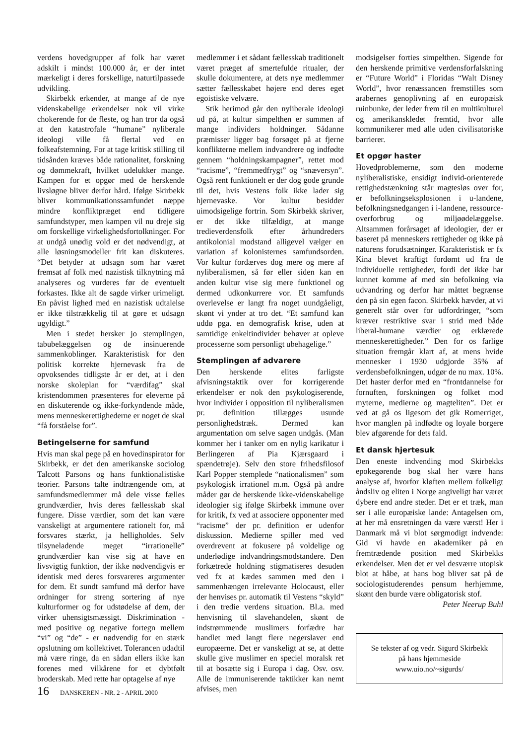verdens hovedgrupper af folk har været adskilt i mindst 100.000 år, er der intet mærkeligt i deres forskellige, naturtilpassede udvikling.
Skirbekk erkender, at mange af de nye videnskabelige erkendelser nok vil virke chokerende for de fleste, og han tror da også at den katastrofale “humane” nyliberale ideologi ville få flertal ved en folkeafstemning. For at tage kritisk stilling til tidsånden kræves både rationalitet, forskning og dømmekraft, hvilket udelukker mange. Kampen for et opgør med de herskende livsløgne bliver derfor hård. Ifølge Skirbekk bliver kommunikationssamfundet næppe mindre konfliktpræget end tidligere samfundstyper, men kampen vil nu dreje sig om forskellige virkelighedsfortolkninger. For at undgå unødig vold er det nødvendigt, at alle løsningsmodeller frit kan diskuteres. “Det betyder at udsagn som har været fremsat af folk med nazistisk tilknytning må analyseres og vurderes før de eventuelt forkastes. Ikke alt de sagde virker urimeligt. En påvist lighed med en nazistisk udtalelse er ikke tilstrækkelig til at gøre et udsagn ugyldigt.”
Men i stedet hersker jo stemplingen, tabubelæggelsen og de insinuerende sammenkoblinger. Karakteristisk for den politisk korrekte hjernevask fra de opvoksendes tidligste år er det, at i den norske skoleplan for “værdifag” skal kristendommen præsenteres for eleverne på en diskuterende og ikke-forkyndende måde, mens menneskerettighederne er noget de skal “få forståelse for”.
Betingelserne for samfund
Hvis man skal pege på en hovedinspirator for Skirbekk, er det den amerikanske sociolog Talcott Parsons og hans funktionalistiske teorier. Parsons talte indtrængende om, at samfundsmedlemmer må dele visse fælles grundværdier, hvis deres fællesskab skal fungere. Disse værdier, som det kan være vanskeligt at argumentere rationelt for, må forsvares stærkt, ja helligholdes. Selv tilsyneladende meget “irrationelle” grundværdier kan vise sig at have en livsvigtig funktion, der ikke nødvendigvis er identisk med deres forsvareres argumenter for dem. Et sundt samfund må derfor have ordninger for streng sortering af nye kulturformer og for udstødelse af dem, der virker uhensigtsmæssigt. Diskrimination - med positive og negative fortegn mellem “vi” og “de” - er nødvendig for en stærk opslutning om kollektivet. Tolerancen udadtil må være ringe, da en sådan ellers ikke kan forenes med vilkårene for et dybtfølt broderskab. Med rette har optagelse af nye
medlemmer i et sådant fællesskab traditionelt været præget af smertefulde ritualer, der skulle dokumentere, at dets nye medlemmer sætter fællesskabet højere end deres eget egoistiske velvære.
Stik herimod går den nyliberale ideologi ud på, at kultur simpelthen er summen af mange individers holdninger. Sådanne præmisser ligger bag forsøget på at fjerne konflikterne mellem indvandrere og indfødte gennem “holdningskampagner”, rettet mod “racisme”, “fremmedfrygt” og “snæversyn”. Også rent funktionelt er der dog gode grunde til det, hvis Vestens folk ikke lader sig hjernevaske. Vor kultur besidder uimodsigelige fortrin. Som Skirbekk skriver, er det ikke tilfældigt, at mange tredieverdensfolk efter århundreders antikolonial modstand alligevel vælger en variation af kolonisternes samfundsorden. Vor kultur fordærves dog mere og mere af nyliberalismen, så før eller siden kan en anden kultur vise sig mere funktionel og dermed udkonkurrere vor. Et samfunds overlevelse er langt fra noget uundgåeligt, skønt vi ynder at tro det. “Et samfund kan uddø pga. en demografisk krise, uden at samtidige enkeltindivider behøver at opleve processerne som personligt ubehagelige.”
Stemplingen af advarere
Den herskende elites farligste afvisningstaktik over for korrigerende erkendelser er nok den psykologiserende, hvor individer i opposition til nyliberalismen pr. definition tillægges usunde personlighedstræk. Dermed kan argumentation om selve sagen undgås. (Man kommer her i tanker om en nylig karikatur i Berlingeren af Pia Kjærsgaard i spændetrøje). Selv den store frihedsfilosof Karl Popper stemplede “nationalismen” som psykologisk irrationel m.m. Også på andre måder gør de herskende ikke-videnskabelige ideologier sig ifølge Skirbekk immune over for kritik, fx ved at associere opponenter med “racisme” der pr. definition er udenfor diskussion. Medierne spiller med ved overdrevent at fokusere på voldelige og underlødige indvandringsmodstandere. Den forkætrede holdning stigmatiseres desuden ved fx at kædes sammen med den i sammenhængen irrelevante Holocaust, eller der henvises pr. automatik til Vestens “skyld” i den tredie verdens situation. Bl.a. med henvisning til slavehandelen, skønt de indstrømmende muslimers forfædre har handlet med langt flere negerslaver end europæerne. Det er vanskeligt at se, at dette skulle give muslimer en speciel moralsk ret til at bosætte sig i Europa i dag. Osv. osv. Alle de immuniserende taktikker kan nemt afvises, men
modsigelser forties simpelthen. Sigende for den herskende primitive verdensforfalskning er “Future World” i Floridas “Walt Disney World”, hvor renæssancen fremstilles som arabernes genoplivning af en europæisk ruinbunke, der leder frem til en multikulturel og amerikanskledet fremtid, hvor alle kommunikerer med alle uden civilisatoriske barrierer.
Et opgør haster
Hovedproblemerne, som den moderne nyliberalistiske, ensidigt individ-orienterede rettighedstænkning står magtesløs over for, er befolkningseksplosionen i u-landene, befolkningsnedgangen i i-landene, ressource-overforbrug og miljøødelæggelse. Altsammen forårsaget af ideologier, der er baseret på menneskers rettigheder og ikke på naturens forudsætninger. Karakteristisk er fx Kina blevet kraftigt fordømt ud fra de individuelle rettigheder, fordi det ikke har kunnet komme af med sin befolkning via udvandring og derfor har måttet begrænse den på sin egen facon. Skirbekk hævder, at vi generelt står over for udfordringer, “som kræver restriktive svar i strid med både liberal-humane værdier og erklærede menneskerettigheder.” Den for os farlige situation fremgår klart af, at mens hvide mennesker i 1930 udgjorde 35% af verdensbefolkningen, udgør de nu max. 10%. Det haster derfor med en “frontdannelse for fornuften, forskningen og folket mod myterne, medierne og magteliten”. Det er ved at gå os ligesom det gik Romerriget, hvor manglen på indfødte og loyale borgere blev afgørende for dets fald.
Et dansk hjertesuk
Den eneste indvending mod Skirbekks epokegørende bog skal her være hans analyse af, hvorfor kløften mellem folkeligt åndsliv og eliten i Norge angiveligt har været dybere end andre steder. Det er et træk, man ser i alle europæiske lande: Antagelsen om, at her må ensretningen da være værst! Her i Danmark må vi blot sørgmodigt indvende: Gid vi havde en akademiker på en fremtrædende position med Skirbekks erkendelser. Men det er vel desværre utopisk blot at håbe, at hans bog bliver sat på de sociologistuderendes pensum herhjemme, skønt den burde være obligatorisk stof.
Peter Neerup Buhl
Se tekster af og vedr. Sigurd Skirbekk
på hans hjemmeside
www.uio.no/~sigurds/
16 DANSKEREN - NR. 2 - APRIL 2000